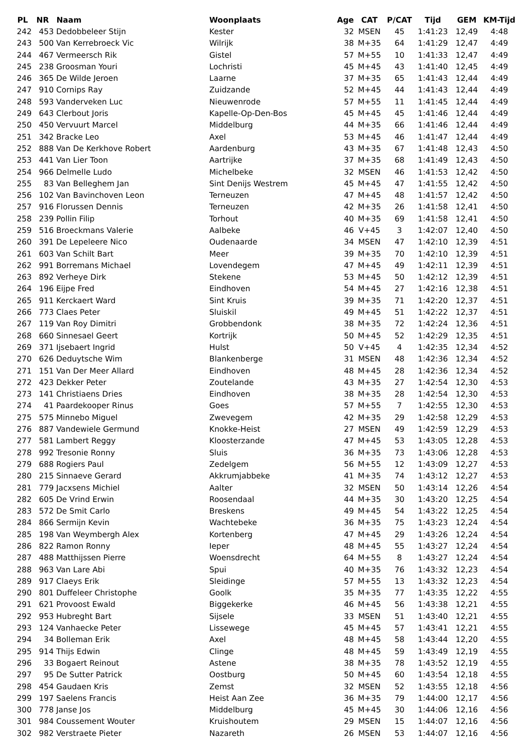| PL | NR | Naam | Woonplaats | Age | CAT | P/CAT | Tijd | GEM | KM-Tijd |
| --- | --- | --- | --- | --- | --- | --- | --- | --- | --- |
| 242 | 453 | Dedobbeleer Stijn | Kester | 32 | MSEN | 45 | 1:41:23 | 12,49 | 4:48 |
| 243 | 500 | Van Kerrebroeck Vic | Wilrijk | 38 | M+35 | 64 | 1:41:29 | 12,47 | 4:49 |
| 244 | 467 | Vermeersch Rik | Gistel | 57 | M+55 | 10 | 1:41:33 | 12,47 | 4:49 |
| 245 | 238 | Groosman Youri | Lochristi | 45 | M+45 | 43 | 1:41:40 | 12,45 | 4:49 |
| 246 | 365 | De Wilde Jeroen | Laarne | 37 | M+35 | 65 | 1:41:43 | 12,44 | 4:49 |
| 247 | 910 | Cornips Ray | Zuidzande | 52 | M+45 | 44 | 1:41:43 | 12,44 | 4:49 |
| 248 | 593 | Vanderveken Luc | Nieuwenrode | 57 | M+55 | 11 | 1:41:45 | 12,44 | 4:49 |
| 249 | 643 | Clerbout Joris | Kapelle-Op-Den-Bos | 45 | M+45 | 45 | 1:41:46 | 12,44 | 4:49 |
| 250 | 450 | Vervuurt Marcel | Middelburg | 44 | M+35 | 66 | 1:41:46 | 12,44 | 4:49 |
| 251 | 342 | Bracke Leo | Axel | 53 | M+45 | 46 | 1:41:47 | 12,44 | 4:49 |
| 252 | 888 | Van De Kerkhove Robert | Aardenburg | 43 | M+35 | 67 | 1:41:48 | 12,43 | 4:50 |
| 253 | 441 | Van Lier Toon | Aartrijke | 37 | M+35 | 68 | 1:41:49 | 12,43 | 4:50 |
| 254 | 966 | Delmelle Ludo | Michelbeke | 32 | MSEN | 46 | 1:41:53 | 12,42 | 4:50 |
| 255 | 83 | Van Belleghem Jan | Sint Denijs Westrem | 45 | M+45 | 47 | 1:41:55 | 12,42 | 4:50 |
| 256 | 102 | Van Bavinchoven Leon | Terneuzen | 47 | M+45 | 48 | 1:41:57 | 12,42 | 4:50 |
| 257 | 916 | Florussen Dennis | Terneuzen | 42 | M+35 | 26 | 1:41:58 | 12,41 | 4:50 |
| 258 | 239 | Pollin Filip | Torhout | 40 | M+35 | 69 | 1:41:58 | 12,41 | 4:50 |
| 259 | 516 | Broeckmans Valerie | Aalbeke | 46 | V+45 | 3 | 1:42:07 | 12,40 | 4:50 |
| 260 | 391 | De Lepeleere Nico | Oudenaarde | 34 | MSEN | 47 | 1:42:10 | 12,39 | 4:51 |
| 261 | 603 | Van Schilt Bart | Meer | 39 | M+35 | 70 | 1:42:10 | 12,39 | 4:51 |
| 262 | 991 | Borremans Michael | Lovendegem | 47 | M+45 | 49 | 1:42:11 | 12,39 | 4:51 |
| 263 | 892 | Verheye Dirk | Stekene | 53 | M+45 | 50 | 1:42:12 | 12,39 | 4:51 |
| 264 | 196 | Eijpe Fred | Eindhoven | 54 | M+45 | 27 | 1:42:16 | 12,38 | 4:51 |
| 265 | 911 | Kerckaert Ward | Sint Kruis | 39 | M+35 | 71 | 1:42:20 | 12,37 | 4:51 |
| 266 | 773 | Claes Peter | Sluiskil | 49 | M+45 | 51 | 1:42:22 | 12,37 | 4:51 |
| 267 | 119 | Van Roy Dimitri | Grobbendonk | 38 | M+35 | 72 | 1:42:24 | 12,36 | 4:51 |
| 268 | 660 | Sinnesael Geert | Kortrijk | 50 | M+45 | 52 | 1:42:29 | 12,35 | 4:51 |
| 269 | 371 | Ijsebaert Ingrid | Hulst | 50 | V+45 | 4 | 1:42:35 | 12,34 | 4:52 |
| 270 | 626 | Deduytsche Wim | Blankenberge | 31 | MSEN | 48 | 1:42:36 | 12,34 | 4:52 |
| 271 | 151 | Van Der Meer Allard | Eindhoven | 48 | M+45 | 28 | 1:42:36 | 12,34 | 4:52 |
| 272 | 423 | Dekker Peter | Zoutelande | 43 | M+35 | 27 | 1:42:54 | 12,30 | 4:53 |
| 273 | 141 | Christiaens Dries | Eindhoven | 38 | M+35 | 28 | 1:42:54 | 12,30 | 4:53 |
| 274 | 41 | Paardekooper Rinus | Goes | 57 | M+55 | 7 | 1:42:55 | 12,30 | 4:53 |
| 275 | 575 | Minnebo Miguel | Zwevegem | 42 | M+35 | 29 | 1:42:58 | 12,29 | 4:53 |
| 276 | 887 | Vandewiele Germund | Knokke-Heist | 27 | MSEN | 49 | 1:42:59 | 12,29 | 4:53 |
| 277 | 581 | Lambert Reggy | Kloosterzande | 47 | M+45 | 53 | 1:43:05 | 12,28 | 4:53 |
| 278 | 992 | Tresonie Ronny | Sluis | 36 | M+35 | 73 | 1:43:06 | 12,28 | 4:53 |
| 279 | 688 | Rogiers Paul | Zedelgem | 56 | M+55 | 12 | 1:43:09 | 12,27 | 4:53 |
| 280 | 215 | Sinnaeve Gerard | Akkrumjabbeke | 41 | M+35 | 74 | 1:43:12 | 12,27 | 4:53 |
| 281 | 779 | Jacxsens Michiel | Aalter | 32 | MSEN | 50 | 1:43:14 | 12,26 | 4:54 |
| 282 | 605 | De Vrind Erwin | Roosendaal | 44 | M+35 | 30 | 1:43:20 | 12,25 | 4:54 |
| 283 | 572 | De Smit Carlo | Breskens | 49 | M+45 | 54 | 1:43:22 | 12,25 | 4:54 |
| 284 | 866 | Sermijn Kevin | Wachtebeke | 36 | M+35 | 75 | 1:43:23 | 12,24 | 4:54 |
| 285 | 198 | Van Weymbergh Alex | Kortenberg | 47 | M+45 | 29 | 1:43:26 | 12,24 | 4:54 |
| 286 | 822 | Ramon Ronny | Ieper | 48 | M+45 | 55 | 1:43:27 | 12,24 | 4:54 |
| 287 | 488 | Matthijssen Pierre | Woensdrecht | 64 | M+55 | 8 | 1:43:27 | 12,24 | 4:54 |
| 288 | 963 | Van Lare Abi | Spui | 40 | M+35 | 76 | 1:43:32 | 12,23 | 4:54 |
| 289 | 917 | Claeys Erik | Sleidinge | 57 | M+55 | 13 | 1:43:32 | 12,23 | 4:54 |
| 290 | 801 | Duffeleer Christophe | Goolk | 35 | M+35 | 77 | 1:43:35 | 12,22 | 4:55 |
| 291 | 621 | Provoost Ewald | Biggekerke | 46 | M+45 | 56 | 1:43:38 | 12,21 | 4:55 |
| 292 | 953 | Hubreght Bart | Sijsele | 33 | MSEN | 51 | 1:43:40 | 12,21 | 4:55 |
| 293 | 124 | Vanhaecke Peter | Lissewege | 45 | M+45 | 57 | 1:43:41 | 12,21 | 4:55 |
| 294 | 34 | Bolleman Erik | Axel | 48 | M+45 | 58 | 1:43:44 | 12,20 | 4:55 |
| 295 | 914 | Thijs Edwin | Clinge | 48 | M+45 | 59 | 1:43:49 | 12,19 | 4:55 |
| 296 | 33 | Bogaert Reinout | Astene | 38 | M+35 | 78 | 1:43:52 | 12,19 | 4:55 |
| 297 | 95 | De Sutter Patrick | Oostburg | 50 | M+45 | 60 | 1:43:54 | 12,18 | 4:55 |
| 298 | 454 | Gaudaen Kris | Zemst | 32 | MSEN | 52 | 1:43:55 | 12,18 | 4:56 |
| 299 | 197 | Saelens Francis | Heist Aan Zee | 36 | M+35 | 79 | 1:44:00 | 12,17 | 4:56 |
| 300 | 778 | Janse Jos | Middelburg | 45 | M+45 | 30 | 1:44:06 | 12,16 | 4:56 |
| 301 | 984 | Coussement Wouter | Kruishoutem | 29 | MSEN | 15 | 1:44:07 | 12,16 | 4:56 |
| 302 | 982 | Verstraete Pieter | Nazareth | 26 | MSEN | 53 | 1:44:07 | 12,16 | 4:56 |